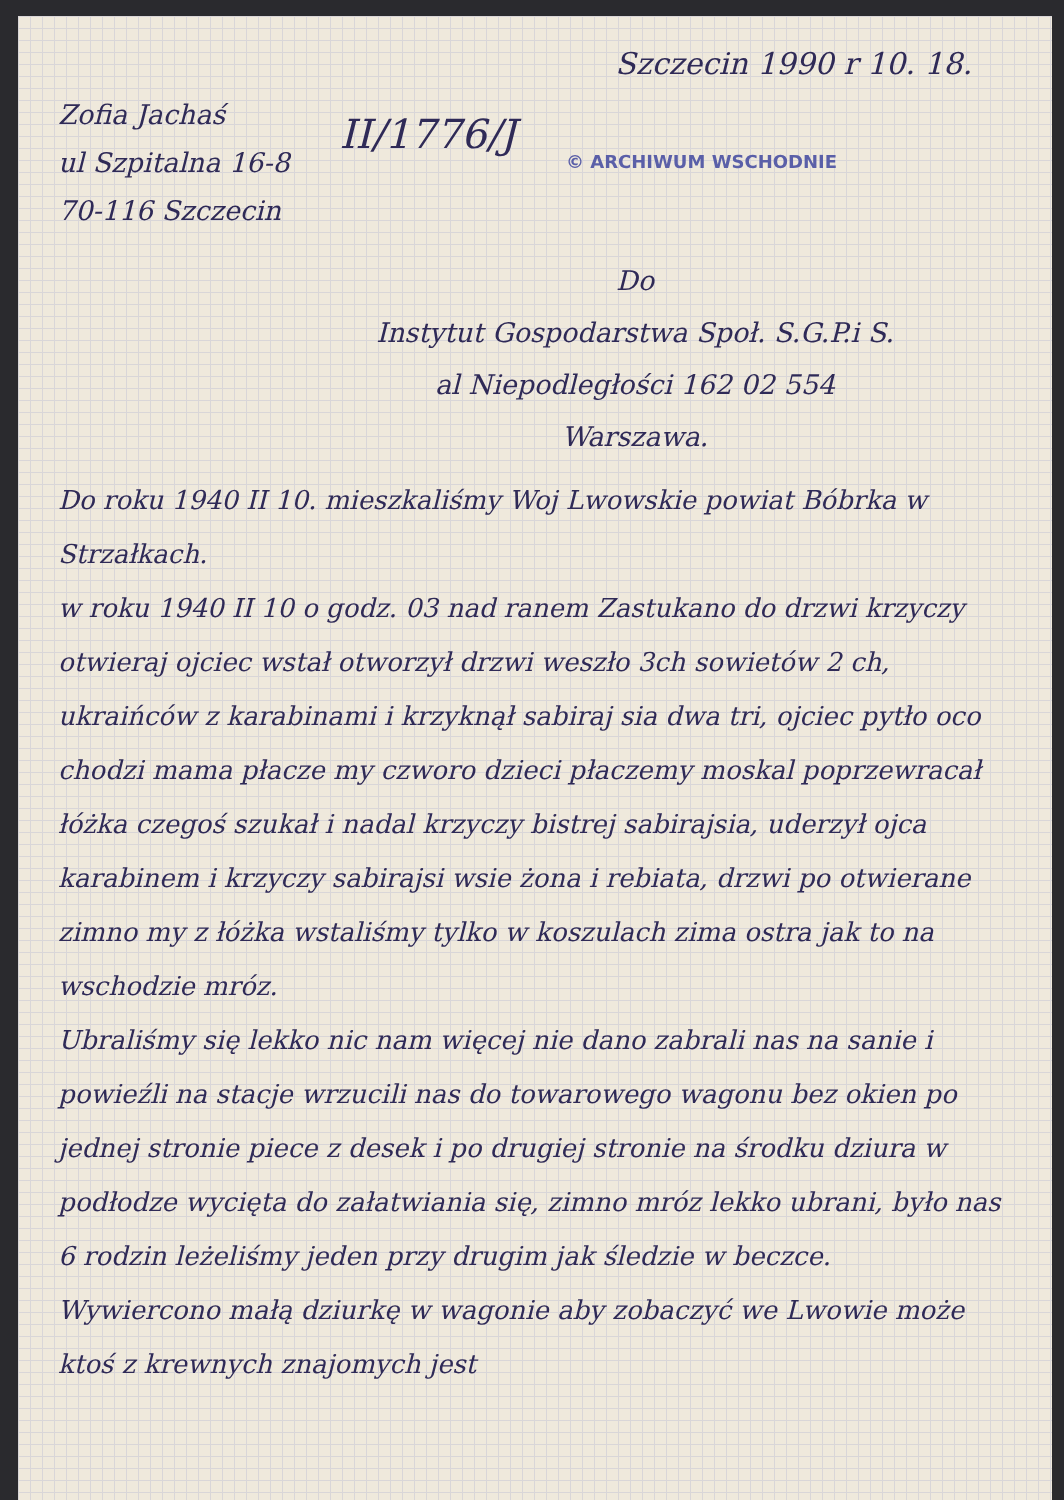Szczecin 1990 r 10. 18.
Zofia Jachaś
ul Szpitalna 16-8
70-116 Szczecin
II/1776/J
© ARCHIWUM WSCHODNIE
Do
Instytut Gospodarstwa Społ. S.G.P.i S.
al Niepodległości 162 02 554
Warszawa.
Do roku 1940 II 10. mieszkaliśmy Woj Lwowskie powiat Bóbrka w Strzałkach.
w roku 1940 II 10 o godz. 03 nad ranem Zastukano do drzwi krzyczy otwieraj ojciec wstał otworzył drzwi weszło 3ch sowietów 2 ch, ukraińców z karabinami i krzyknął sabiraj sia dwa tri, ojciec pytło oco chodzi mama płacze my czworo dzieci płaczemy moskal poprzewracał łóżka czegoś szukał i nadal krzyczy bistrej sabirajsia, uderzył ojca karabinem i krzyczy sabirajsi wsie żona i rebiata, drzwi po otwierane zimno my z łóżka wstaliśmy tylko w koszulach zima ostra jak to na wschodzie mróz.
Ubraliśmy się lekko nic nam więcej nie dano zabrali nas na sanie i powieźli na stacje wrzucili nas do towarowego wagonu bez okien po jednej stronie piece z desek i po drugiej stronie na środku dziura w podłodze wycięta do załatwiania się, zimno mróz lekko ubrani, było nas 6 rodzin leżeliśmy jeden przy drugim jak śledzie w beczce.
Wywiercono małą dziurkę w wagonie aby zobaczyć we Lwowie może ktoś z krewnych znajomych jest